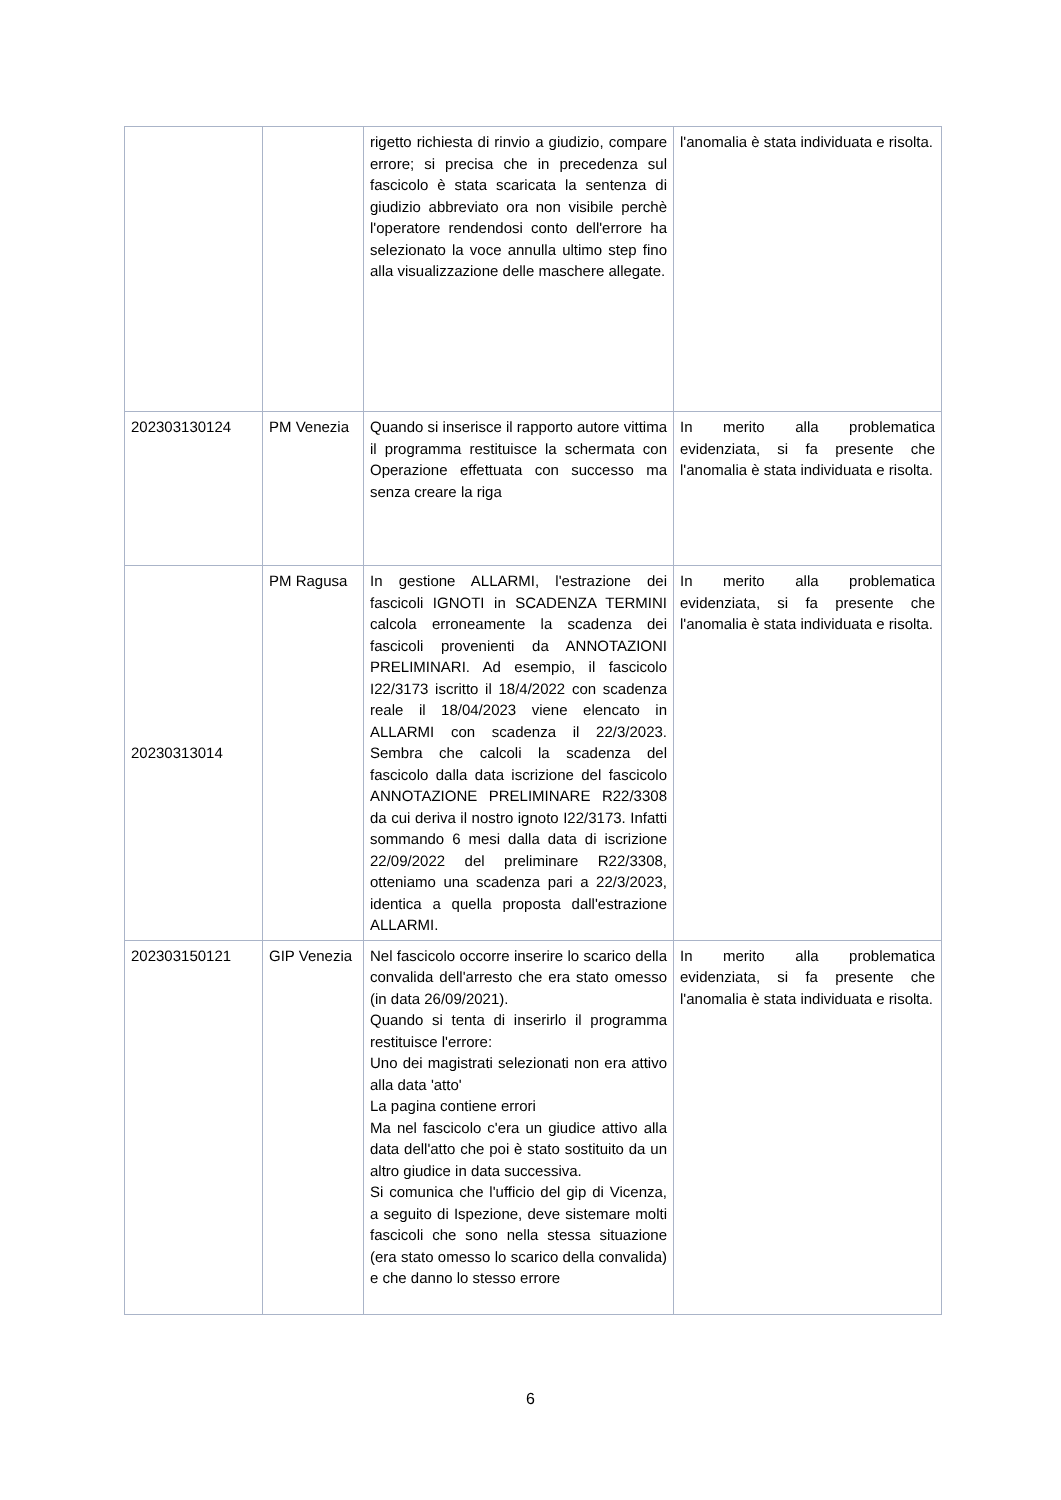| | | rigetto richiesta di rinvio a giudizio, compare errore; si precisa che in precedenza sul fascicolo è stata scaricata la sentenza di giudizio abbreviato ora non visibile perchè l'operatore rendendosi conto dell'errore ha selezionato la voce annulla ultimo step fino alla visualizzazione delle maschere allegate. | l'anomalia è stata individuata e risolta. |
| 202303130124 | PM Venezia | Quando si inserisce il rapporto autore vittima il programma restituisce la schermata con Operazione effettuata con successo ma senza creare la riga | In merito alla problematica evidenziata, si fa presente che l'anomalia è stata individuata e risolta. |
| 20230313014 | PM Ragusa | In gestione ALLARMI, l'estrazione dei fascicoli IGNOTI in SCADENZA TERMINI calcola erroneamente la scadenza dei fascicoli provenienti da ANNOTAZIONI PRELIMINARI. Ad esempio, il fascicolo I22/3173 iscritto il 18/4/2022 con scadenza reale il 18/04/2023 viene elencato in ALLARMI con scadenza il 22/3/2023. Sembra che calcoli la scadenza del fascicolo dalla data iscrizione del fascicolo ANNOTAZIONE PRELIMINARE R22/3308 da cui deriva il nostro ignoto I22/3173. Infatti sommando 6 mesi dalla data di iscrizione 22/09/2022 del preliminare R22/3308, otteniamo una scadenza pari a 22/3/2023, identica a quella proposta dall'estrazione ALLARMI. | In merito alla problematica evidenziata, si fa presente che l'anomalia è stata individuata e risolta. |
| 202303150121 | GIP Venezia | Nel fascicolo occorre inserire lo scarico della convalida dell'arresto che era stato omesso (in data 26/09/2021). Quando si tenta di inserirlo il programma restituisce l'errore: Uno dei magistrati selezionati non era attivo alla data 'atto' La pagina contiene errori Ma nel fascicolo c'era un giudice attivo alla data dell'atto che poi è stato sostituito da un altro giudice in data successiva. Si comunica che l'ufficio del gip di Vicenza, a seguito di Ispezione, deve sistemare molti fascicoli che sono nella stessa situazione (era stato omesso lo scarico della convalida) e che danno lo stesso errore | In merito alla problematica evidenziata, si fa presente che l'anomalia è stata individuata e risolta. |
6